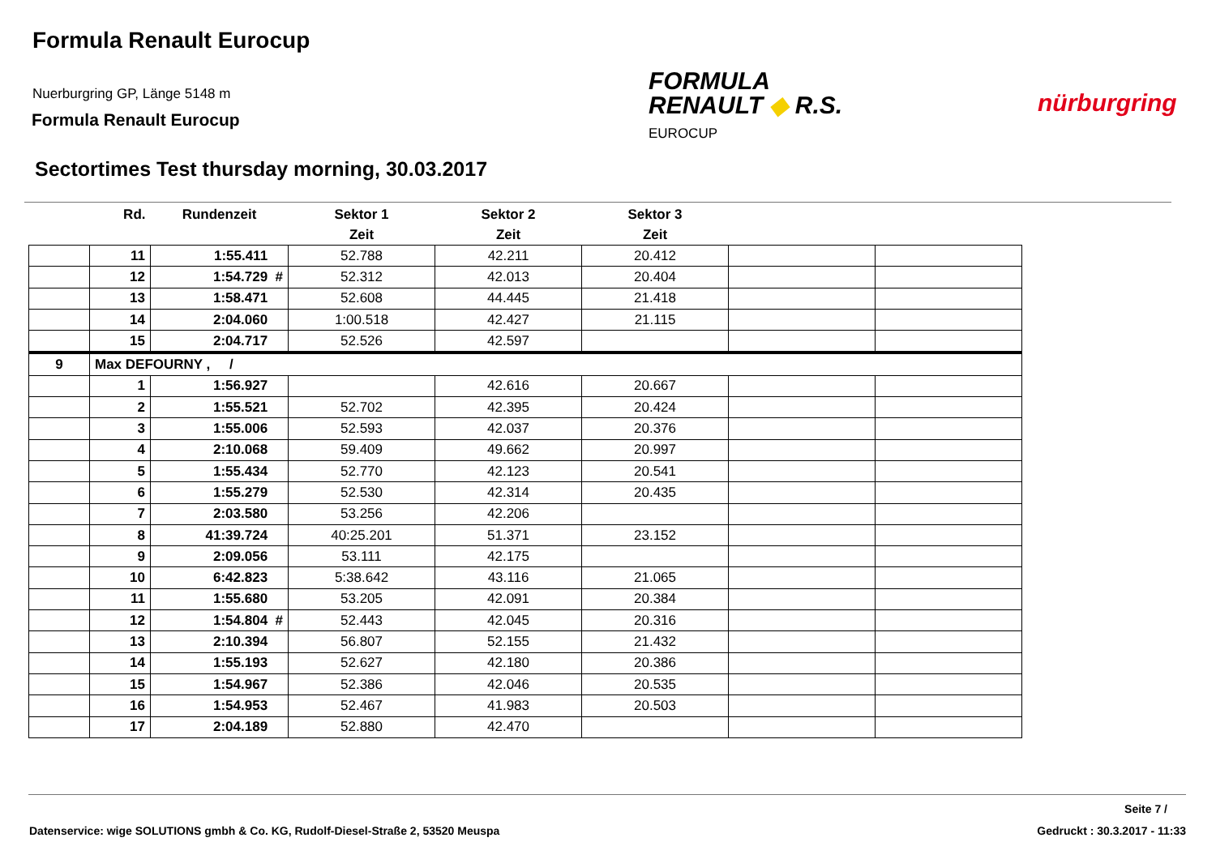Formula Renault Eurocup
Nuerburgring GP, Länge 5148 m
Formula Renault Eurocup
FORMULA
RENAULT ◆ R.S.
EUROCUP
nürburgring
Sectortimes Test thursday morning, 30.03.2017
| | Rd. | Rundenzeit | Sektor 1 | Sektor 2 | Sektor 3 | | |
| --- | --- | --- | --- | --- | --- | --- | --- |
| | | | Zeit | Zeit | Zeit | | |
| | 11 | 1:55.411 | 52.788 | 42.211 | 20.412 | | |
| | 12 | 1:54.729 # | 52.312 | 42.013 | 20.404 | | |
| | 13 | 1:58.471 | 52.608 | 44.445 | 21.418 | | |
| | 14 | 2:04.060 | 1:00.518 | 42.427 | 21.115 | | |
| | 15 | 2:04.717 | 52.526 | 42.597 | | | |
| 9 | Max DEFOURNY , / | | | | | | |
| | 1 | 1:56.927 | | 42.616 | 20.667 | | |
| | 2 | 1:55.521 | 52.702 | 42.395 | 20.424 | | |
| | 3 | 1:55.006 | 52.593 | 42.037 | 20.376 | | |
| | 4 | 2:10.068 | 59.409 | 49.662 | 20.997 | | |
| | 5 | 1:55.434 | 52.770 | 42.123 | 20.541 | | |
| | 6 | 1:55.279 | 52.530 | 42.314 | 20.435 | | |
| | 7 | 2:03.580 | 53.256 | 42.206 | | | |
| | 8 | 41:39.724 | 40:25.201 | 51.371 | 23.152 | | |
| | 9 | 2:09.056 | 53.111 | 42.175 | | | |
| | 10 | 6:42.823 | 5:38.642 | 43.116 | 21.065 | | |
| | 11 | 1:55.680 | 53.205 | 42.091 | 20.384 | | |
| | 12 | 1:54.804 # | 52.443 | 42.045 | 20.316 | | |
| | 13 | 2:10.394 | 56.807 | 52.155 | 21.432 | | |
| | 14 | 1:55.193 | 52.627 | 42.180 | 20.386 | | |
| | 15 | 1:54.967 | 52.386 | 42.046 | 20.535 | | |
| | 16 | 1:54.953 | 52.467 | 41.983 | 20.503 | | |
| | 17 | 2:04.189 | 52.880 | 42.470 | | | |
Seite 7 /
Datenservice: wige SOLUTIONS gmbh & Co. KG, Rudolf-Diesel-Straße 2, 53520 Meuspa
Gedruckt : 30.3.2017 - 11:33